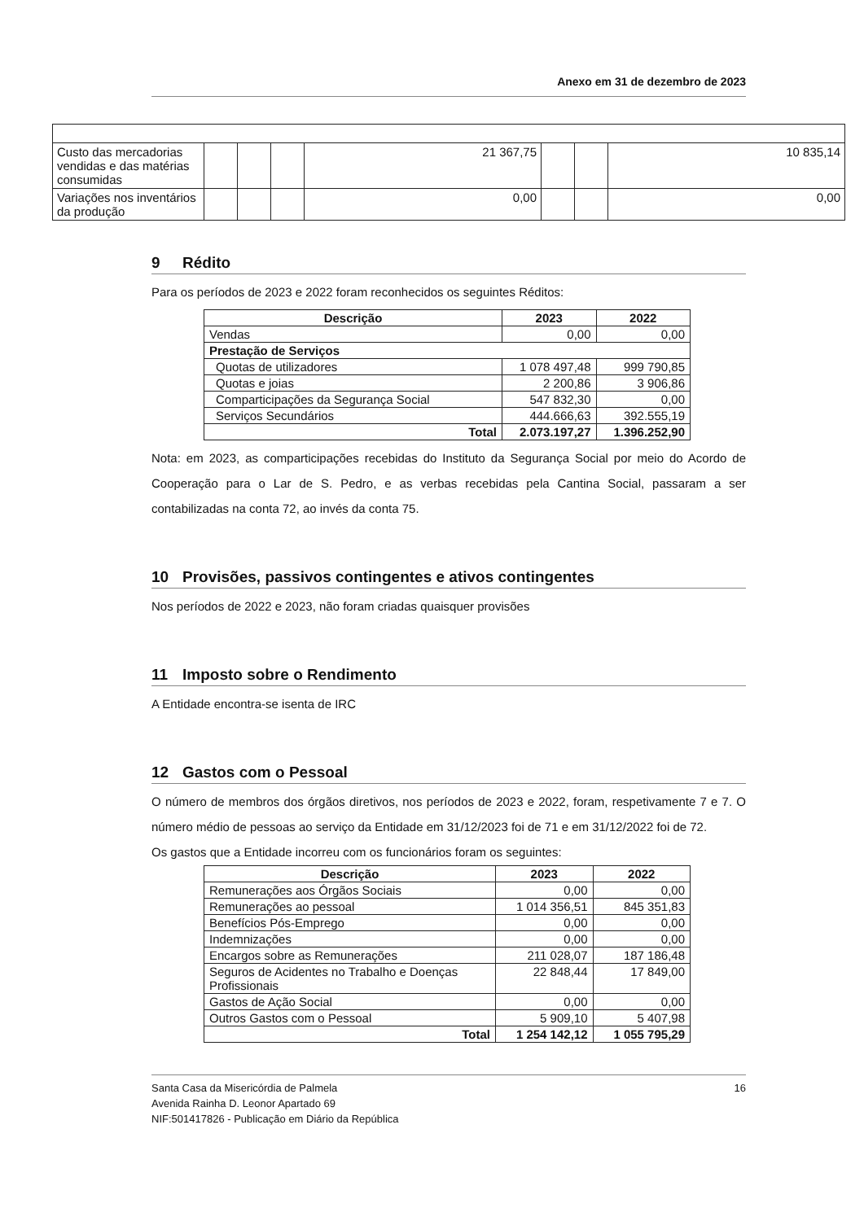Anexo em 31 de dezembro de 2023
| Custo das mercadorias vendidas e das matérias consumidas | | | | 21 367,75 | | | 10 835,14 |
| Variações nos inventários da produção | | | | 0,00 | | | 0,00 |
9 Rédito
Para os períodos de 2023 e 2022 foram reconhecidos os seguintes Réditos:
| Descrição | 2023 | 2022 |
| --- | --- | --- |
| Vendas | 0,00 | 0,00 |
| Prestação de Serviços | | |
| Quotas de utilizadores | 1 078 497,48 | 999 790,85 |
| Quotas e joias | 2 200,86 | 3 906,86 |
| Comparticipações da Segurança Social | 547 832,30 | 0,00 |
| Serviços Secundários | 444.666,63 | 392.555,19 |
| Total | 2.073.197,27 | 1.396.252,90 |
Nota: em 2023, as comparticipações recebidas do Instituto da Segurança Social por meio do Acordo de Cooperação para o Lar de S. Pedro, e as verbas recebidas pela Cantina Social, passaram a ser contabilizadas na conta 72, ao invés da conta 75.
10 Provisões, passivos contingentes e ativos contingentes
Nos períodos de 2022 e 2023, não foram criadas quaisquer provisões
11 Imposto sobre o Rendimento
A Entidade encontra-se isenta de IRC
12 Gastos com o Pessoal
O número de membros dos órgãos diretivos, nos períodos de 2023 e 2022, foram, respetivamente 7 e 7. O número médio de pessoas ao serviço da Entidade em 31/12/2023 foi de 71 e em 31/12/2022 foi de 72.
Os gastos que a Entidade incorreu com os funcionários foram os seguintes:
| Descrição | 2023 | 2022 |
| --- | --- | --- |
| Remunerações aos Órgãos Sociais | 0,00 | 0,00 |
| Remunerações ao pessoal | 1 014 356,51 | 845 351,83 |
| Benefícios Pós-Emprego | 0,00 | 0,00 |
| Indemnizações | 0,00 | 0,00 |
| Encargos sobre as Remunerações | 211 028,07 | 187 186,48 |
| Seguros de Acidentes no Trabalho e Doenças Profissionais | 22 848,44 | 17 849,00 |
| Gastos de Ação Social | 0,00 | 0,00 |
| Outros Gastos com o Pessoal | 5 909,10 | 5 407,98 |
| Total | 1 254 142,12 | 1 055 795,29 |
Santa Casa da Misericórdia de Palmela
Avenida Rainha D. Leonor Apartado 69
NIF:501417826 - Publicação em Diário da República
16